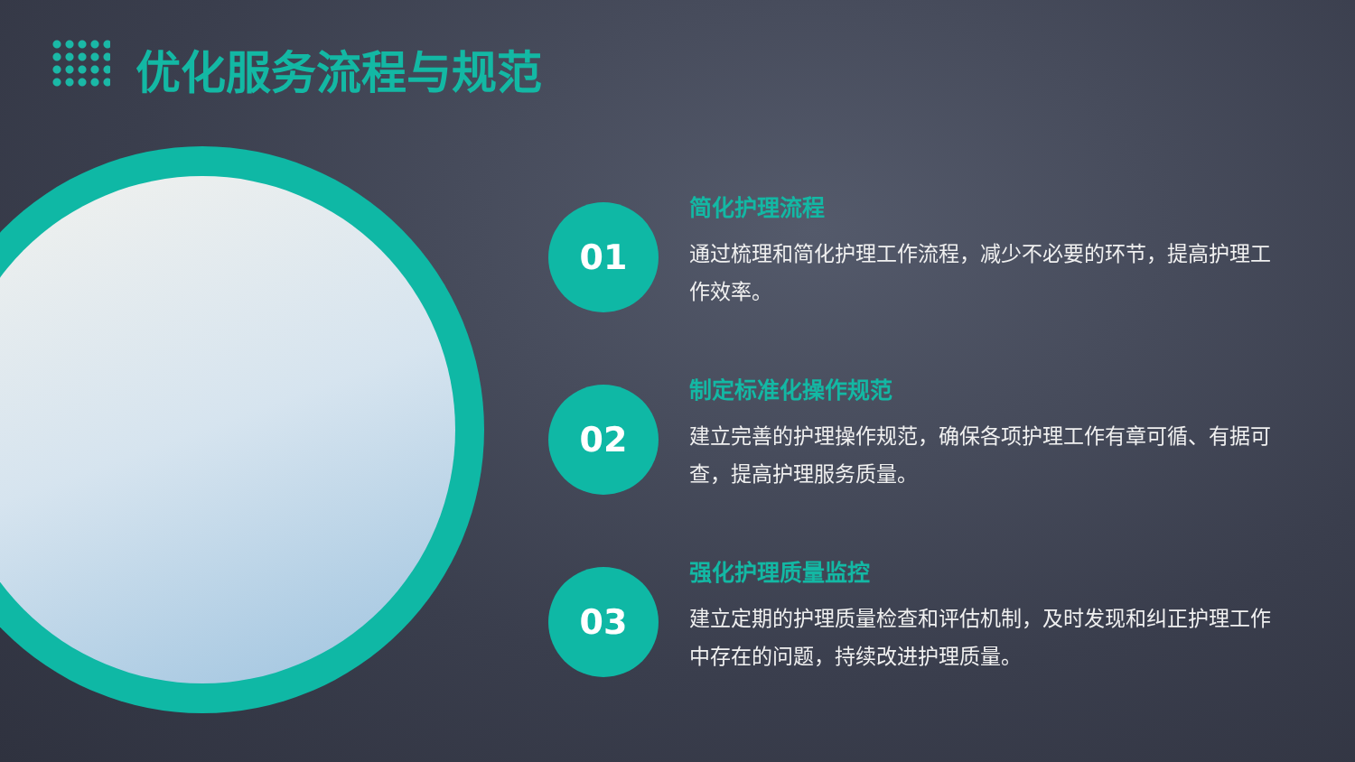优化服务流程与规范
01
简化护理流程
通过梳理和简化护理工作流程，减少不必要的环节，提高护理工作效率。
02
制定标准化操作规范
建立完善的护理操作规范，确保各项护理工作有章可循、有据可查，提高护理服务质量。
03
强化护理质量监控
建立定期的护理质量检查和评估机制，及时发现和纠正护理工作中存在的问题，持续改进护理质量。